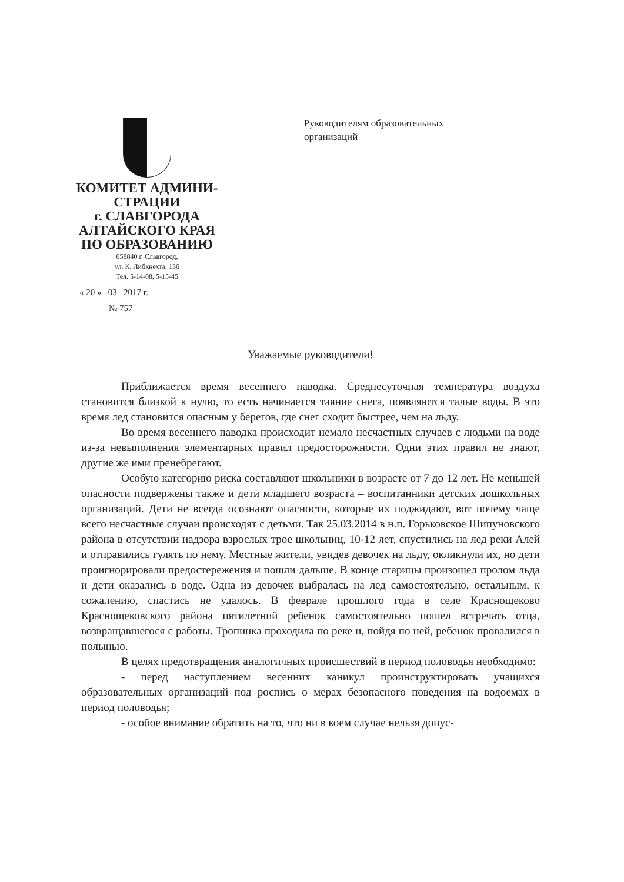КОМИТЕТ АДМИНИ-
СТРАЦИИ
г. СЛАВГОРОДА
АЛТАЙСКОГО КРАЯ
ПО ОБРАЗОВАНИЮ
658840 г. Славгород,
ул. К. Либкнехта, 136
Тел. 5-14-08, 5-15-45
« 20 » 03 2017 г.
№ 757
Руководителям образовательных
организаций
Уважаемые руководители!
Приближается время весеннего паводка. Среднесуточная температура воздуха становится близкой к нулю, то есть начинается таяние снега, появляются талые воды. В это время лед становится опасным у берегов, где снег сходит быстрее, чем на льду.
Во время весеннего паводка происходит немало несчастных случаев с людьми на воде из-за невыполнения элементарных правил предосторожности. Одни этих правил не знают, другие же ими пренебрегают.
Особую категорию риска составляют школьники в возрасте от 7 до 12 лет. Не меньшей опасности подвержены также и дети младшего возраста – воспитанники детских дошкольных организаций. Дети не всегда осознают опасности, которые их поджидают, вот почему чаще всего несчастные случаи происходят с детьми. Так 25.03.2014 в н.п. Горьковское Шипуновского района в отсутствии надзора взрослых трое школьниц, 10-12 лет, спустились на лед реки Алей и отправились гулять по нему. Местные жители, увидев девочек на льду, окликнули их, но дети проигнорировали предостережения и пошли дальше. В конце старицы произошел пролом льда и дети оказались в воде. Одна из девочек выбралась на лед самостоятельно, остальным, к сожалению, спастись не удалось. В феврале прошлого года в селе Краснощеково Краснощековского района пятилетний ребенок самостоятельно пошел встречать отца, возвращавшегося с работы. Тропинка проходила по реке и, пойдя по ней, ребенок провалился в полынью.
В целях предотвращения аналогичных происшествий в период половодья необходимо:
- перед наступлением весенних каникул проинструктировать учащихся образовательных организаций под роспись о мерах безопасного поведения на водоемах в период половодья;
- особое внимание обратить на то, что ни в коем случае нельзя допус-